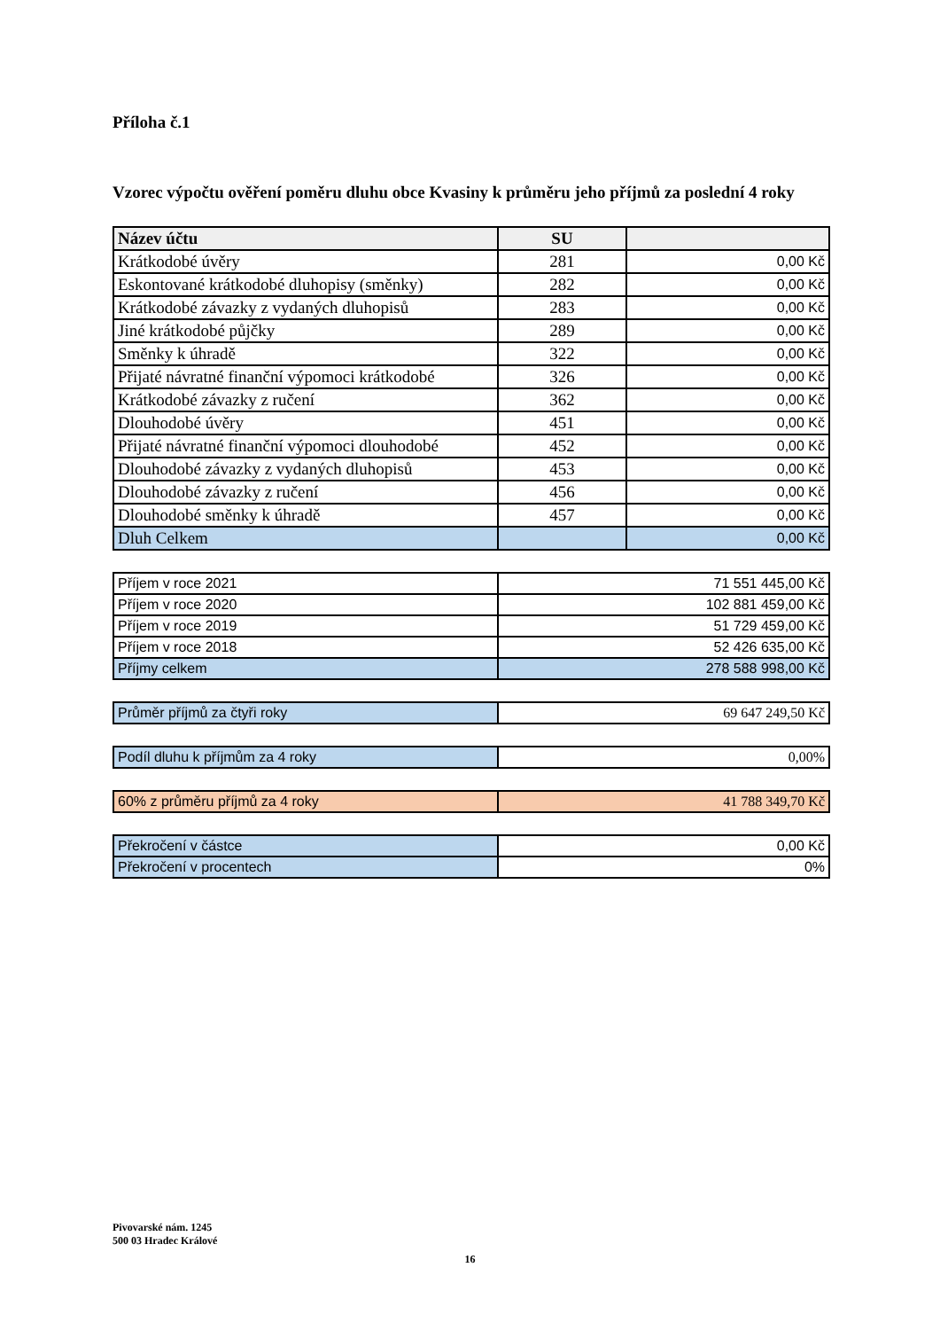Příloha č.1
Vzorec výpočtu ověření poměru dluhu obce Kvasiny k průměru jeho příjmů za poslední 4 roky
| Název účtu | SU | |
| --- | --- | --- |
| Krátkodobé úvěry | 281 | 0,00 Kč |
| Eskontované krátkodobé dluhopisy (směnky) | 282 | 0,00 Kč |
| Krátkodobé závazky z vydaných dluhopisů | 283 | 0,00 Kč |
| Jiné krátkodobé půjčky | 289 | 0,00 Kč |
| Směnky k úhradě | 322 | 0,00 Kč |
| Přijaté návratné finanční výpomoci krátkodobé | 326 | 0,00 Kč |
| Krátkodobé závazky z ručení | 362 | 0,00 Kč |
| Dlouhodobé úvěry | 451 | 0,00 Kč |
| Přijaté návratné finanční výpomoci dlouhodobé | 452 | 0,00 Kč |
| Dlouhodobé závazky z vydaných dluhopisů | 453 | 0,00 Kč |
| Dlouhodobé závazky z ručení | 456 | 0,00 Kč |
| Dlouhodobé směnky k úhradě | 457 | 0,00 Kč |
| Dluh Celkem | | 0,00 Kč |
| Příjem v roce 2021 | 71 551 445,00 Kč |
| Příjem v roce 2020 | 102 881 459,00 Kč |
| Příjem v roce 2019 | 51 729 459,00 Kč |
| Příjem v roce 2018 | 52 426 635,00 Kč |
| Příjmy celkem | 278 588 998,00 Kč |
| Průměr příjmů za čtyři roky | 69 647 249,50 Kč |
| Podíl dluhu k příjmům za 4 roky | 0,00% |
| 60% z průměru příjmů za 4 roky | 41 788 349,70 Kč |
| Překročení v částce | 0,00 Kč |
| Překročení v procentech | 0% |
Pivovarské nám. 1245
500 03 Hradec Králové
16